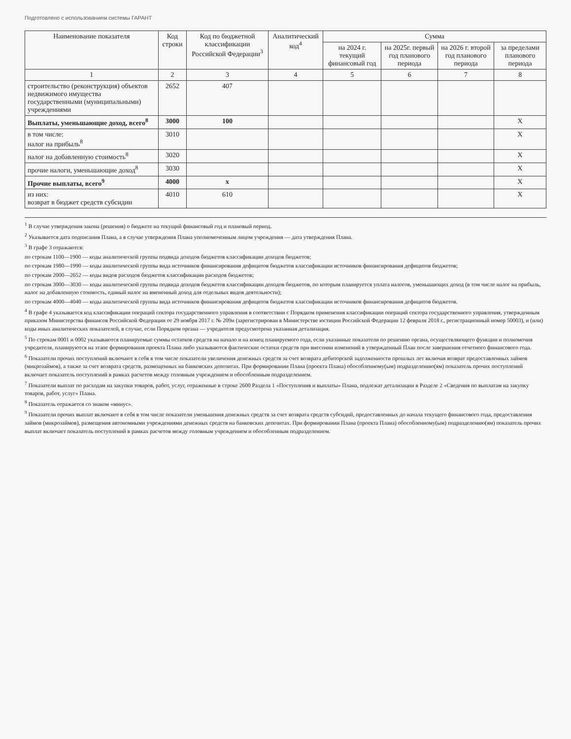Подготовлено с использованием системы ГАРАНТ
| Наименование показателя | Код строки | Код по бюджетной классификации Российской Федерации<sup>3</sup> | Аналитический код<sup>4</sup> | Сумма | | | |
| --- | --- | --- | --- | --- | --- | --- | --- |
| | | | | на 2024 г. текущий финансовый год | на 2025г. первый год планового периода | на 2026 г. второй год планового периода | за пределами планового периода |
| 1 | 2 | 3 | 4 | 5 | 6 | 7 | 8 |
| строительство (реконструкция) объектов недвижимого имущества государственными (муниципальными) учреждениями | 2652 | 407 | | | | | |
| Выплаты, уменьшающие доход, всего<sup>8</sup> | 3000 | 100 | | | | | X |
| в том числе: налог на прибыль<sup>8</sup> | 3010 | | | | | | X |
| налог на добавленную стоимость<sup>8</sup> | 3020 | | | | | | X |
| прочие налоги, уменьшающие доход<sup>8</sup> | 3030 | | | | | | X |
| Прочие выплаты, всего<sup>9</sup> | 4000 | х | | | | | X |
| из них: возврат в бюджет средств субсидии | 4010 | 610 | | | | | X |
<sup>1</sup> В случае утверждения закона (решения) о бюджете на текущий финансовый год и плановый период.
<sup>2</sup> Указывается дата подписания Плана, а в случае утверждения Плана уполномоченным лицом учреждения — дата утверждения Плана.
<sup>3</sup> В графе 3 отражаются:
по строкам 1100—1900 — коды аналитической группы подвида доходов бюджетов классификации доходов бюджетов;
по строкам 1980—1990 — коды аналитической группы вида источников финансирования дефицитов бюджетов классификации источников финансирования дефицитов бюджетов;
по строкам 2000—2652 — коды видов расходов бюджетов классификации расходов бюджетов;
по строкам 3000—3030 — коды аналитической группы подвида доходов бюджетов классификации доходов бюджетов, по которым планируется уплата налогов, уменьшающих доход (в том числе налог на прибыль, налог на добавленную стоимость, единый налог на вмененный доход для отдельных видов деятельности);
по строкам 4000—4040 — коды аналитической группы вида источников финансирования дефицитов бюджетов классификации источников финансирования дефицитов бюджетов.
<sup>4</sup> В графе 4 указывается код классификации операций сектора государственного управления в соответствии с Порядком применения классификации операций сектора государственного управления, утвержденным приказом Министерства финансов Российской Федерации от 29 ноября 2017 г. № 209н (зарегистрирован в Министерстве юстиции Российской Федерации 12 февраля 2018 г., регистрационный номер 50003), и (или) коды иных аналитических показателей, в случае, если Порядком органа — учредителя предусмотрена указанная детализация.
<sup>5</sup> По строкам 0001 и 0002 указываются планируемые суммы остатков средств на начало и на конец планируемого года, если указанные показатели по решению органа, осуществляющего функции и полномочия учредителя, планируются на этапе формирования проекта Плана либо указываются фактические остатки средств при внесении изменений в утвержденный План после завершения отчетного финансового года.
<sup>6</sup> Показатели прочих поступлений включают в себя в том числе показатели увеличения денежных средств за счет возврата дебиторской задолженности прошлых лет включая возврат предоставленных займов (микрозаймов), а также за счет возврата средств, размещенных на банковских депозитах. При формировании Плана (проекта Плана) обособленному(ым) подразделению(ям) показатель прочих поступлений включает показатель поступлений в рамках расчетов между головным учреждением и обособленным подразделением.
<sup>7</sup> Показатели выплат по расходам на закупки товаров, работ, услуг, отраженные в строке 2600 Раздела 1 «Поступления и выплаты» Плана, подлежат детализации в Разделе 2 «Сведения по выплатам на закупку товаров, работ, услуг» Плана.
<sup>8</sup> Показатель отражается со знаком «минус».
<sup>9</sup> Показатели прочих выплат включают в себя в том числе показатели уменьшения денежных средств за счет возврата средств субсидий, предоставленных до начала текущего финансового года, предоставления займов (микрозаймов), размещения автономными учреждениями денежных средств на банковских депозитах. При формировании Плана (проекта Плана) обособленному(ым) подразделению(ям) показатель прочих выплат включает показатель поступлений в рамках расчетов между головным учреждением и обособленным подразделением.